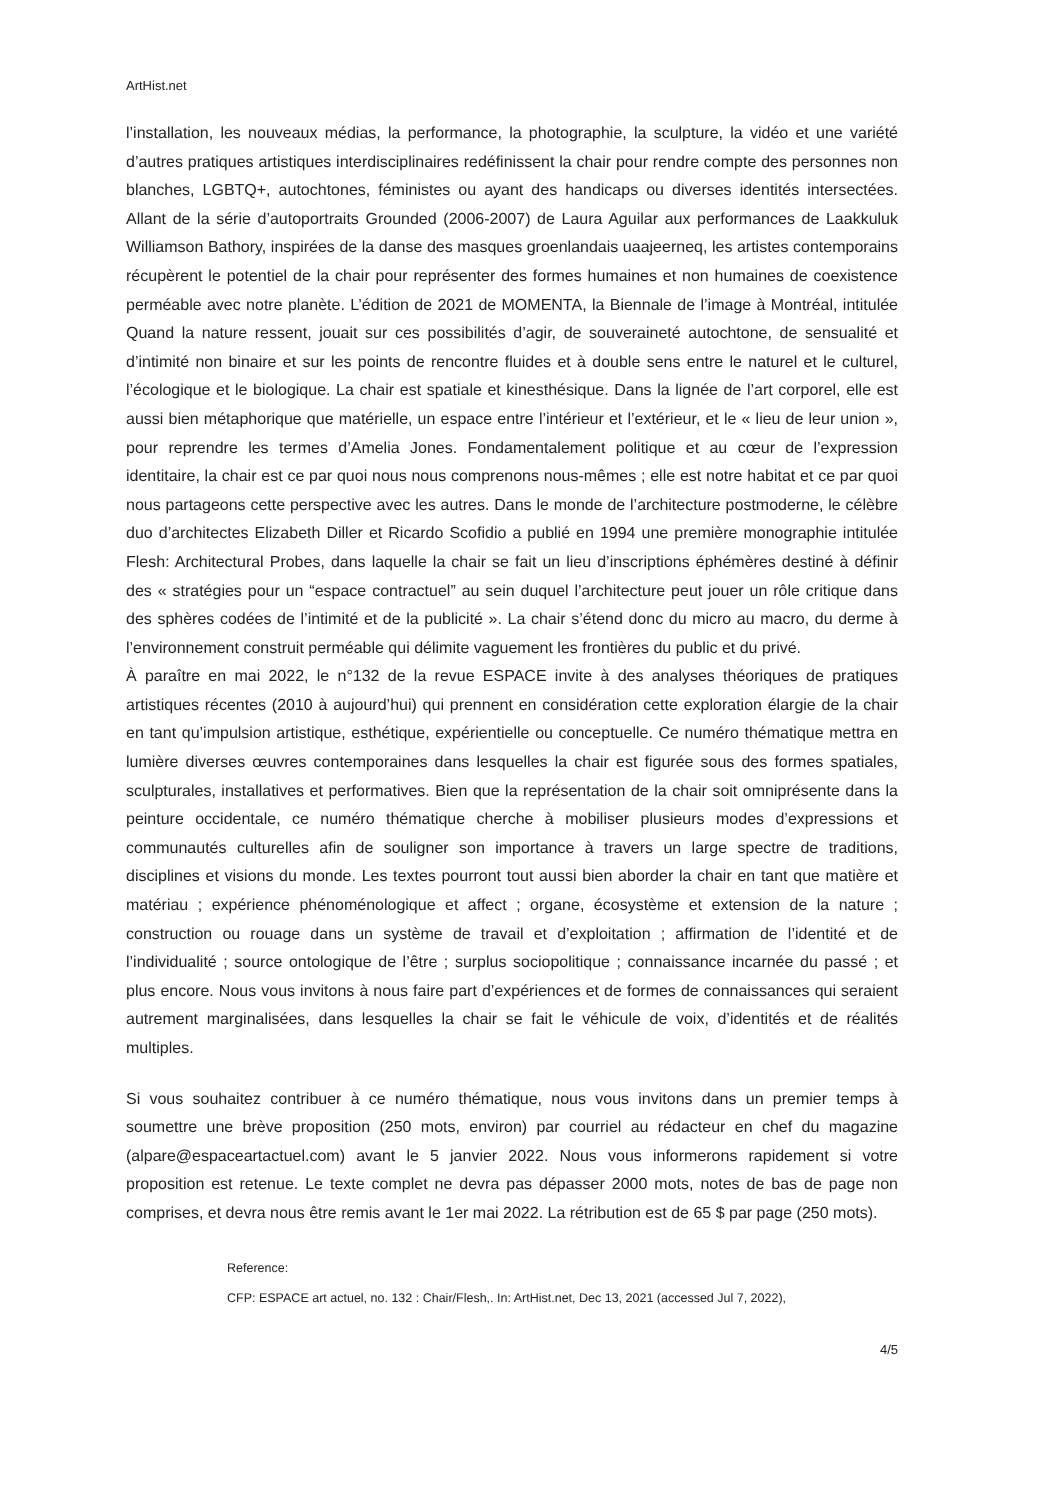ArtHist.net
l’installation, les nouveaux médias, la performance, la photographie, la sculpture, la vidéo et une variété d’autres pratiques artistiques interdisciplinaires redéfinissent la chair pour rendre compte des personnes non blanches, LGBTQ+, autochtones, féministes ou ayant des handicaps ou diverses identités intersectées. Allant de la série d’autoportraits Grounded (2006-2007) de Laura Aguilar aux performances de Laakkuluk Williamson Bathory, inspirées de la danse des masques groenlandais uaajeerneq, les artistes contemporains récupèrent le potentiel de la chair pour représenter des formes humaines et non humaines de coexistence perméable avec notre planète. L’édition de 2021 de MOMENTA, la Biennale de l’image à Montréal, intitulée Quand la nature ressent, jouait sur ces possibilités d’agir, de souveraineté autochtone, de sensualité et d’intimité non binaire et sur les points de rencontre fluides et à double sens entre le naturel et le culturel, l’écologique et le biologique. La chair est spatiale et kinesthésique. Dans la lignée de l’art corporel, elle est aussi bien métaphorique que matérielle, un espace entre l’intérieur et l’extérieur, et le « lieu de leur union », pour reprendre les termes d’Amelia Jones. Fondamentalement politique et au cœur de l’expression identitaire, la chair est ce par quoi nous nous comprenons nous-mêmes ; elle est notre habitat et ce par quoi nous partageons cette perspective avec les autres. Dans le monde de l’architecture postmoderne, le célèbre duo d’architectes Elizabeth Diller et Ricardo Scofidio a publié en 1994 une première monographie intitulée Flesh: Architectural Probes, dans laquelle la chair se fait un lieu d’inscriptions éphémères destiné à définir des « stratégies pour un “espace contractuel” au sein duquel l’architecture peut jouer un rôle critique dans des sphères codées de l’intimité et de la publicité ». La chair s’étend donc du micro au macro, du derme à l’environnement construit perméable qui délimite vaguement les frontières du public et du privé.
À paraître en mai 2022, le n°132 de la revue ESPACE invite à des analyses théoriques de pratiques artistiques récentes (2010 à aujourd’hui) qui prennent en considération cette exploration élargie de la chair en tant qu’impulsion artistique, esthétique, expérientielle ou conceptuelle. Ce numéro thématique mettra en lumière diverses œuvres contemporaines dans lesquelles la chair est figurée sous des formes spatiales, sculpturales, installatives et performatives. Bien que la représentation de la chair soit omniprésente dans la peinture occidentale, ce numéro thématique cherche à mobiliser plusieurs modes d’expressions et communautés culturelles afin de souligner son importance à travers un large spectre de traditions, disciplines et visions du monde. Les textes pourront tout aussi bien aborder la chair en tant que matière et matériau ; expérience phénoménologique et affect ; organe, écosystème et extension de la nature ; construction ou rouage dans un système de travail et d’exploitation ; affirmation de l’identité et de l’individualité ; source ontologique de l’être ; surplus sociopolitique ; connaissance incarnée du passé ; et plus encore. Nous vous invitons à nous faire part d’expériences et de formes de connaissances qui seraient autrement marginalisées, dans lesquelles la chair se fait le véhicule de voix, d’identités et de réalités multiples.
Si vous souhaitez contribuer à ce numéro thématique, nous vous invitons dans un premier temps à soumettre une brève proposition (250 mots, environ) par courriel au rédacteur en chef du magazine (alpare@espaceartactuel.com) avant le 5 janvier 2022. Nous vous informerons rapidement si votre proposition est retenue. Le texte complet ne devra pas dépasser 2000 mots, notes de bas de page non comprises, et devra nous être remis avant le 1er mai 2022. La rétribution est de 65 $ par page (250 mots).
Reference:
CFP: ESPACE art actuel, no. 132 : Chair/Flesh,. In: ArtHist.net, Dec 13, 2021 (accessed Jul 7, 2022),
4/5